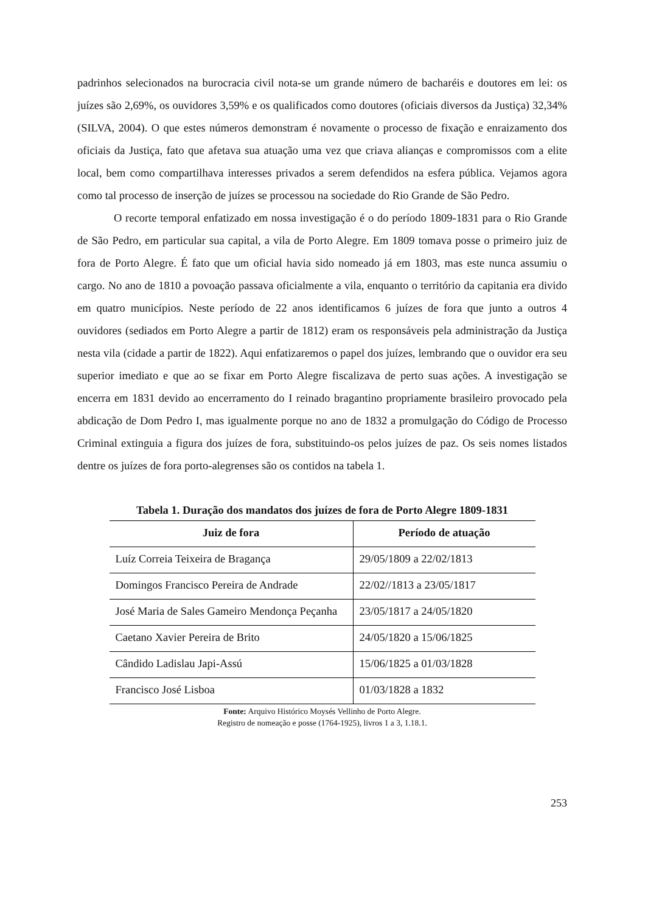padrinhos selecionados na burocracia civil nota-se um grande número de bacharéis e doutores em lei: os juízes são 2,69%, os ouvidores 3,59% e os qualificados como doutores (oficiais diversos da Justiça) 32,34% (SILVA, 2004). O que estes números demonstram é novamente o processo de fixação e enraizamento dos oficiais da Justiça, fato que afetava sua atuação uma vez que criava alianças e compromissos com a elite local, bem como compartilhava interesses privados a serem defendidos na esfera pública. Vejamos agora como tal processo de inserção de juízes se processou na sociedade do Rio Grande de São Pedro.
O recorte temporal enfatizado em nossa investigação é o do período 1809-1831 para o Rio Grande de São Pedro, em particular sua capital, a vila de Porto Alegre. Em 1809 tomava posse o primeiro juiz de fora de Porto Alegre. É fato que um oficial havia sido nomeado já em 1803, mas este nunca assumiu o cargo. No ano de 1810 a povoação passava oficialmente a vila, enquanto o território da capitania era divido em quatro municípios. Neste período de 22 anos identificamos 6 juízes de fora que junto a outros 4 ouvidores (sediados em Porto Alegre a partir de 1812) eram os responsáveis pela administração da Justiça nesta vila (cidade a partir de 1822). Aqui enfatizaremos o papel dos juízes, lembrando que o ouvidor era seu superior imediato e que ao se fixar em Porto Alegre fiscalizava de perto suas ações. A investigação se encerra em 1831 devido ao encerramento do I reinado bragantino propriamente brasileiro provocado pela abdicação de Dom Pedro I, mas igualmente porque no ano de 1832 a promulgação do Código de Processo Criminal extinguia a figura dos juízes de fora, substituindo-os pelos juízes de paz. Os seis nomes listados dentre os juízes de fora porto-alegrenses são os contidos na tabela 1.
Tabela 1. Duração dos mandatos dos juízes de fora de Porto Alegre 1809-1831
| Juiz de fora | Período de atuação |
| --- | --- |
| Luíz Correia Teixeira de Bragança | 29/05/1809 a 22/02/1813 |
| Domingos Francisco Pereira de Andrade | 22/02//1813 a 23/05/1817 |
| José Maria de Sales Gameiro Mendonça Peçanha | 23/05/1817 a 24/05/1820 |
| Caetano Xavier Pereira de Brito | 24/05/1820 a 15/06/1825 |
| Cândido Ladislau Japi-Assú | 15/06/1825 a 01/03/1828 |
| Francisco José Lisboa | 01/03/1828 a 1832 |
Fonte: Arquivo Histórico Moysés Vellinho de Porto Alegre.
Registro de nomeação e posse (1764-1925), livros 1 a 3, 1.18.1.
253